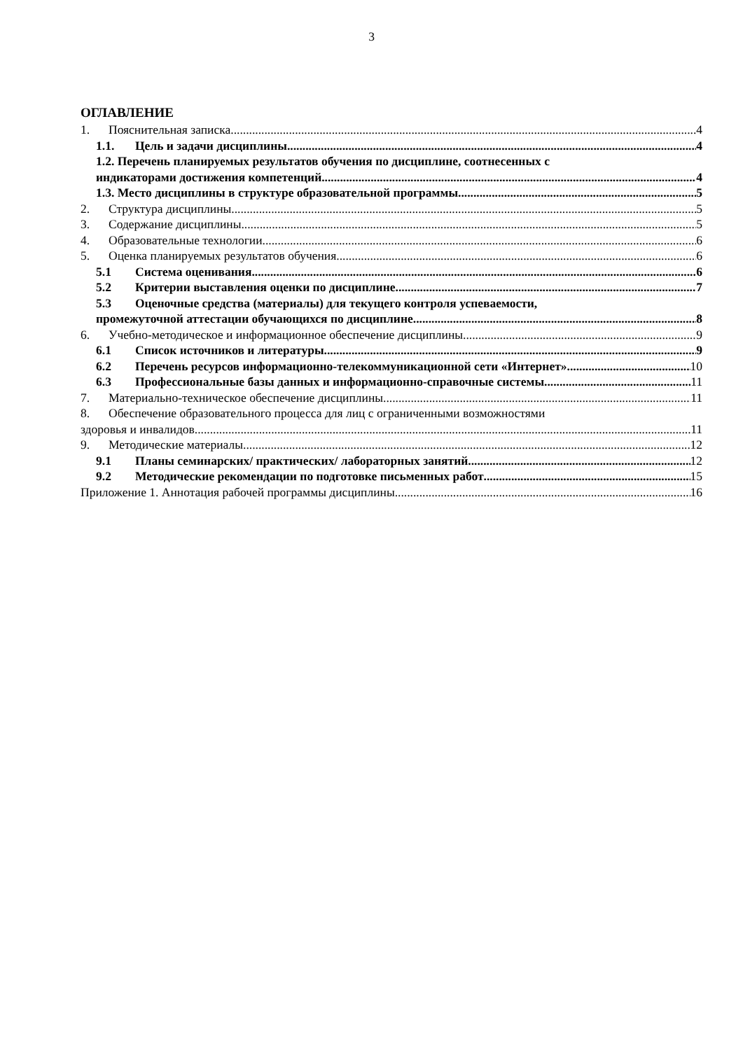3
ОГЛАВЛЕНИЕ
1. Пояснительная записка 4
1.1. Цель и задачи дисциплины 4
1.2. Перечень планируемых результатов обучения по дисциплине, соотнесенных с
индикаторами достижения компетенций 4
1.3. Место дисциплины в структуре образовательной программы 5
2. Структура дисциплины 5
3. Содержание дисциплины 5
4. Образовательные технологии 6
5. Оценка планируемых результатов обучения 6
5.1 Система оценивания 6
5.2 Критерии выставления оценки по дисциплине 7
5.3 Оценочные средства (материалы) для текущего контроля успеваемости,
промежуточной аттестации обучающихся по дисциплине 8
6. Учебно-методическое и информационное обеспечение дисциплины 9
6.1 Список источников и литературы 9
6.2 Перечень ресурсов информационно-телекоммуникационной сети «Интернет». 10
6.3 Профессиональные базы данных и информационно-справочные системы 11
7. Материально-техническое обеспечение дисциплины 11
8. Обеспечение образовательного процесса для лиц с ограниченными возможностями
здоровья и инвалидов 11
9. Методические материалы 12
9.1 Планы семинарских/ практических/ лабораторных занятий 12
9.2 Методические рекомендации по подготовке письменных работ 15
Приложение 1. Аннотация рабочей программы дисциплины 16